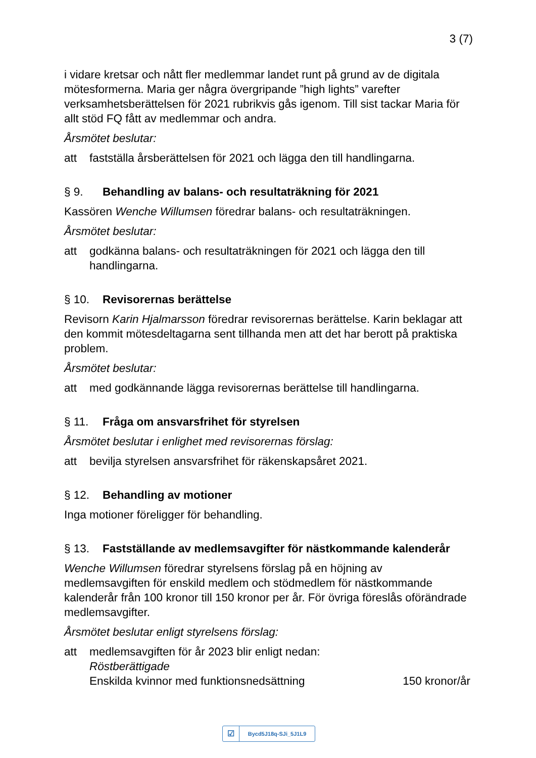3 (7)
i vidare kretsar och nått fler medlemmar landet runt på grund av de digitala mötesformerna. Maria ger några övergripande ”high lights” varefter verksamhetsberättelsen för 2021 rubrikvis gås igenom. Till sist tackar Maria för allt stöd FQ fått av medlemmar och andra.
Årsmötet beslutar:
att fastställa årsberättelsen för 2021 och lägga den till handlingarna.
§ 9. Behandling av balans- och resultaträkning för 2021
Kassören Wenche Willumsen föredrar balans- och resultaträkningen.
Årsmötet beslutar:
att godkänna balans- och resultaträkningen för 2021 och lägga den till handlingarna.
§ 10. Revisorernas berättelse
Revisorn Karin Hjalmarsson föredrar revisorernas berättelse. Karin beklagar att den kommit mötesdeltagarna sent tillhanda men att det har berott på praktiska problem.
Årsmötet beslutar:
att med godkännande lägga revisorernas berättelse till handlingarna.
§ 11. Fråga om ansvarsfrihet för styrelsen
Årsmötet beslutar i enlighet med revisorernas förslag:
att bevilja styrelsen ansvarsfrihet för räkenskapsåret 2021.
§ 12. Behandling av motioner
Inga motioner föreligger för behandling.
§ 13. Fastställande av medlemsavgifter för nästkommande kalenderår
Wenche Willumsen föredrar styrelsens förslag på en höjning av medlemsavgiften för enskild medlem och stödmedlem för nästkommande kalenderår från 100 kronor till 150 kronor per år. För övriga föreslås oförändrade medlemsavgifter.
Årsmötet beslutar enligt styrelsens förslag:
att medlemsavgiften för år 2023 blir enligt nedan:
Röstberättigade
Enskilda kvinnor med funktionsnedsättning 150 kronor/år
☑ Bycd5J18q-SJi_5J1L9